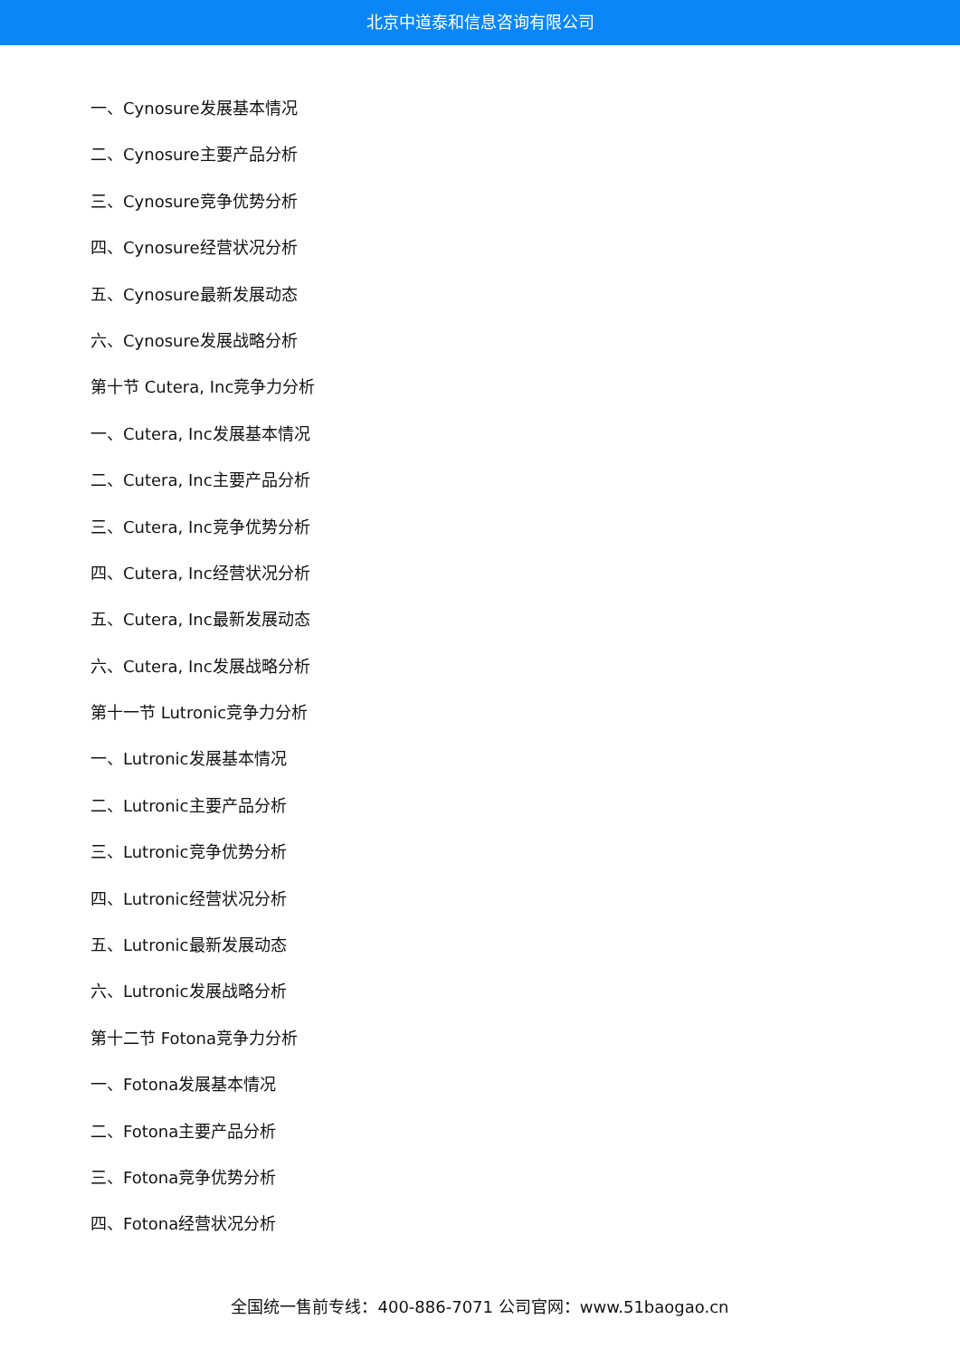北京中道泰和信息咨询有限公司
一、Cynosure发展基本情况
二、Cynosure主要产品分析
三、Cynosure竞争优势分析
四、Cynosure经营状况分析
五、Cynosure最新发展动态
六、Cynosure发展战略分析
第十节 Cutera, Inc竞争力分析
一、Cutera, Inc发展基本情况
二、Cutera, Inc主要产品分析
三、Cutera, Inc竞争优势分析
四、Cutera, Inc经营状况分析
五、Cutera, Inc最新发展动态
六、Cutera, Inc发展战略分析
第十一节 Lutronic竞争力分析
一、Lutronic发展基本情况
二、Lutronic主要产品分析
三、Lutronic竞争优势分析
四、Lutronic经营状况分析
五、Lutronic最新发展动态
六、Lutronic发展战略分析
第十二节 Fotona竞争力分析
一、Fotona发展基本情况
二、Fotona主要产品分析
三、Fotona竞争优势分析
四、Fotona经营状况分析
全国统一售前专线：400-886-7071 公司官网：www.51baogao.cn